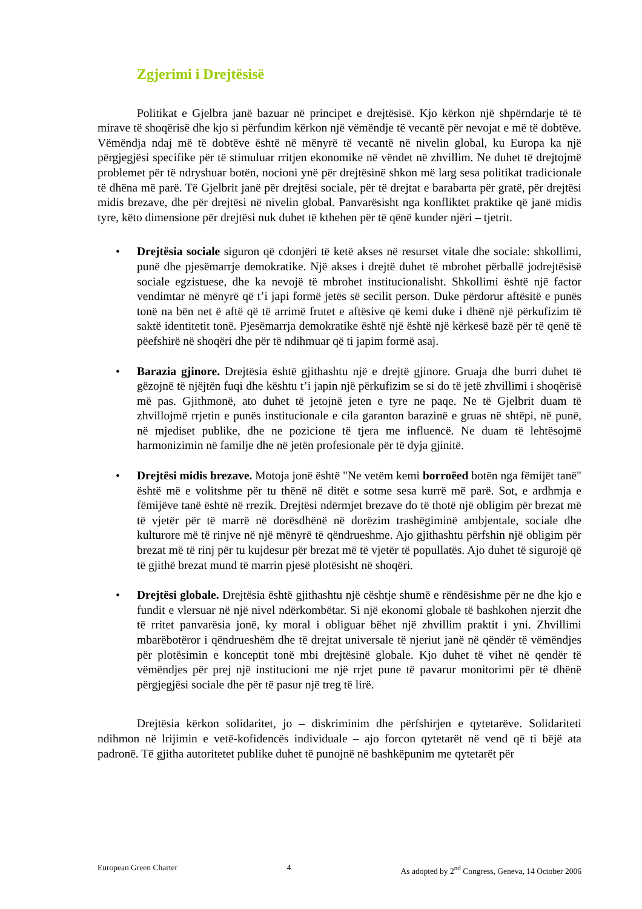Zgjerimi i Drejtësisë
Politikat e Gjelbra janë bazuar në principet e drejtësisë. Kjo kërkon një shpërndarje të të mirave të shoqërisë dhe kjo si përfundim kërkon një vëmëndje të vecantë për nevojat e më të dobtëve. Vëmëndja ndaj më të dobtëve është në mënyrë të vecantë në nivelin global, ku Europa ka një përgjegjësi specifike për të stimuluar rritjen ekonomike në vëndet në zhvillim. Ne duhet të drejtojmë problemet për të ndryshuar botën, nocioni ynë për drejtësinë shkon më larg sesa politikat tradicionale të dhëna më parë. Të Gjelbrit janë për drejtësi sociale, për të drejtat e barabarta për gratë, për drejtësi midis brezave, dhe për drejtësi në nivelin global. Panvarësisht nga konfliktet praktike që janë midis tyre, këto dimensione për drejtësi nuk duhet të kthehen për të qënë kunder njëri – tjetrit.
• Drejtësia sociale siguron që cdonjëri të ketë akses në resurset vitale dhe sociale: shkollimi, punë dhe pjesëmarrje demokratike. Një akses i drejtë duhet të mbrohet përballë jodrejtësisë sociale egzistuese, dhe ka nevojë të mbrohet institucionalisht. Shkollimi është një factor vendimtar në mënyrë që t’i japi formë jetës së secilit person. Duke përdorur aftësitë e punës tonë na bën net ë aftë që të arrimë frutet e aftësive që kemi duke i dhënë një përkufizim të saktë identitetit tonë. Pjesëmarrja demokratike është një është një kërkesë bazë për të qenë të pëefshirë në shoqëri dhe për të ndihmuar që ti japim formë asaj.
• Barazia gjinore. Drejtësia është gjithashtu një e drejtë gjinore. Gruaja dhe burri duhet të gëzojnë të njëjtën fuqi dhe kështu t’i japin një përkufizim se si do të jetë zhvillimi i shoqërisë më pas. Gjithmonë, ato duhet të jetojnë jeten e tyre ne paqe. Ne të Gjelbrit duam të zhvillojmë rrjetin e punës institucionale e cila garanton barazinë e gruas në shtëpi, në punë, në mjediset publike, dhe ne pozicione të tjera me influencë. Ne duam të lehtësojmë harmonizimin në familje dhe në jetën profesionale për të dyja gjinitë.
• Drejtësi midis brezave. Motoja jonë është "Ne vetëm kemi borroëed botën nga fëmijët tanë" është më e volitshme për tu thënë në ditët e sotme sesa kurrë më parë. Sot, e ardhmja e fëmijëve tanë është në rrezik. Drejtësi ndërmjet brezave do të thotë një obligim për brezat më të vjetër për të marrë në dorësdhënë në dorëzim trashëgiminë ambjentale, sociale dhe kulturore më të rinjve në një mënyrë të qëndrueshme. Ajo gjithashtu përfshin një obligim për brezat më të rinj për tu kujdesur për brezat më të vjetër të popullatës. Ajo duhet të sigurojë që të gjithë brezat mund të marrin pjesë plotësisht në shoqëri.
• Drejtësi globale. Drejtësia është gjithashtu një cështje shumë e rëndësishme për ne dhe kjo e fundit e vlersuar në një nivel ndërkombëtar. Si një ekonomi globale të bashkohen njerzit dhe të rritet panvarësia jonë, ky moral i obliguar bëhet një zhvillim praktit i yni. Zhvillimi mbarëbotëror i qëndrueshëm dhe të drejtat universale të njeriut janë në qëndër të vëmëndjes për plotësimin e konceptit tonë mbi drejtësinë globale. Kjo duhet të vihet në qendër të vëmëndjes për prej një institucioni me një rrjet pune të pavarur monitorimi për të dhënë përgjegjësi sociale dhe për të pasur një treg të lirë.
Drejtësia kërkon solidaritet, jo – diskriminim dhe përfshirjen e qytetarëve. Solidariteti ndihmon në lrijimin e vetë-kofidencës individuale – ajo forcon qytetarët në vend që ti bëjë ata padronë. Të gjitha autoritetet publike duhet të punojnë në bashkëpunim me qytetarët për
European Green Charter 4 As adopted by 2<sup>nd</sup> Congress, Geneva, 14 October 2006